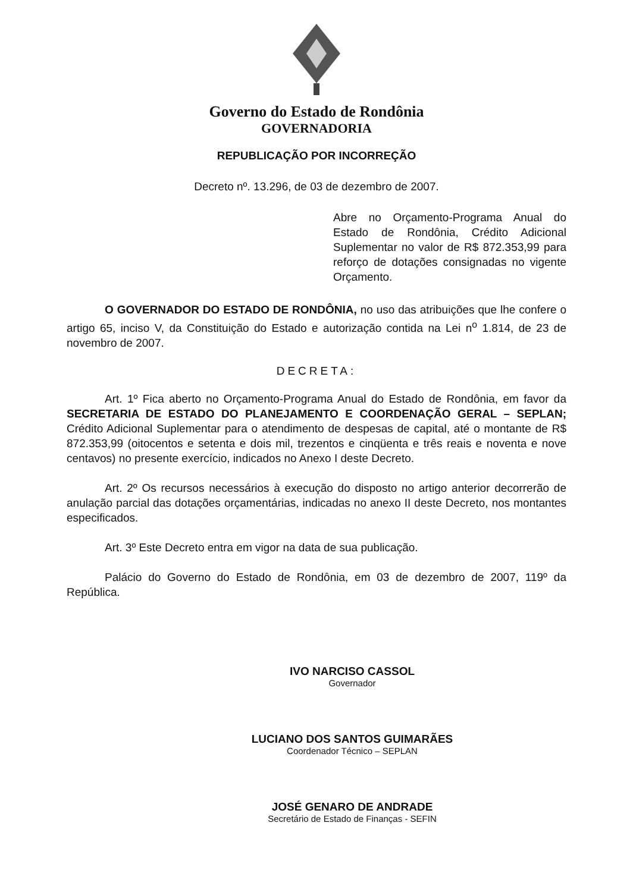Governo do Estado de Rondônia
GOVERNADORIA
REPUBLICAÇÃO POR INCORREÇÃO
Decreto nº. 13.296, de 03 de dezembro de 2007.
Abre no Orçamento-Programa Anual do Estado de Rondônia, Crédito Adicional Suplementar no valor de R$ 872.353,99 para reforço de dotações consignadas no vigente Orçamento.
O GOVERNADOR DO ESTADO DE RONDÔNIA, no uso das atribuições que lhe confere o artigo 65, inciso V, da Constituição do Estado e autorização contida na Lei n<sup>o</sup> 1.814, de 23 de novembro de 2007.
DECRETA:
Art. 1º Fica aberto no Orçamento-Programa Anual do Estado de Rondônia, em favor da SECRETARIA DE ESTADO DO PLANEJAMENTO E COORDENAÇÃO GERAL – SEPLAN; Crédito Adicional Suplementar para o atendimento de despesas de capital, até o montante de R$ 872.353,99 (oitocentos e setenta e dois mil, trezentos e cinqüenta e três reais e noventa e nove centavos) no presente exercício, indicados no Anexo I deste Decreto.
Art. 2º Os recursos necessários à execução do disposto no artigo anterior decorrerão de anulação parcial das dotações orçamentárias, indicadas no anexo II deste Decreto, nos montantes especificados.
Art. 3º Este Decreto entra em vigor na data de sua publicação.
Palácio do Governo do Estado de Rondônia, em 03 de dezembro de 2007, 119º da República.
IVO NARCISO CASSOL
Governador
LUCIANO DOS SANTOS GUIMARÃES
Coordenador Técnico – SEPLAN
JOSÉ GENARO DE ANDRADE
Secretário de Estado de Finanças - SEFIN